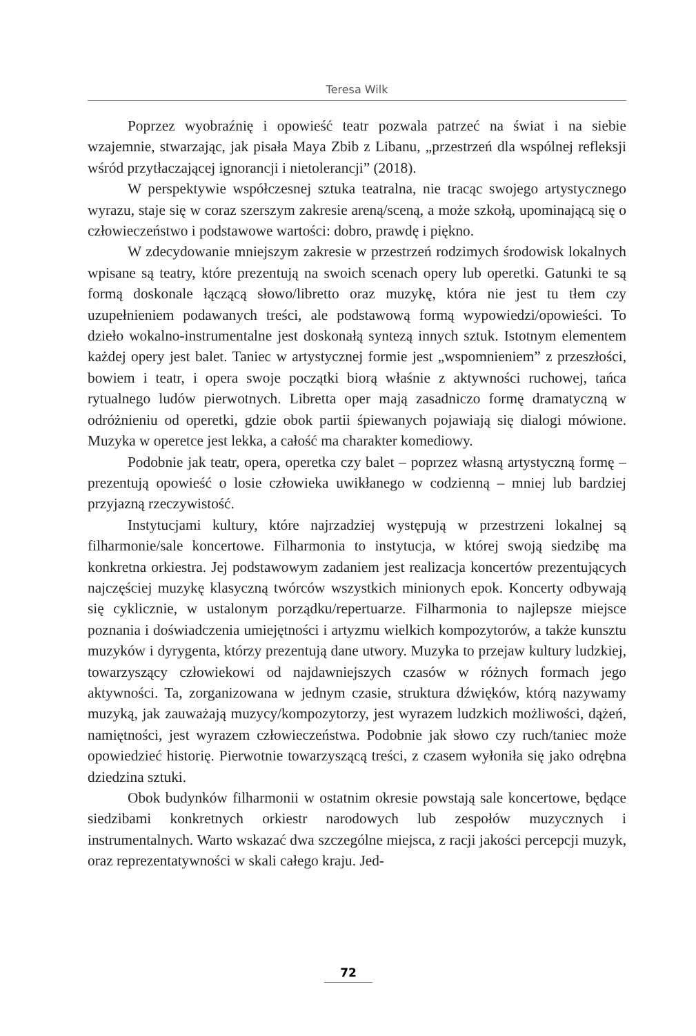Teresa Wilk
Poprzez wyobraźnię i opowieść teatr pozwala patrzeć na świat i na siebie wzajemnie, stwarzając, jak pisała Maya Zbib z Libanu, „przestrzeń dla wspólnej refleksji wśród przytłaczającej ignorancji i nietolerancji” (2018).
W perspektywie współczesnej sztuka teatralna, nie tracąc swojego artystycznego wyrazu, staje się w coraz szerszym zakresie areną/sceną, a może szkołą, upominającą się o człowieczeństwo i podstawowe wartości: dobro, prawdę i piękno.
W zdecydowanie mniejszym zakresie w przestrzeń rodzimych środowisk lokalnych wpisane są teatry, które prezentują na swoich scenach opery lub operetki. Gatunki te są formą doskonale łączącą słowo/libretto oraz muzykę, która nie jest tu tłem czy uzupełnieniem podawanych treści, ale podstawową formą wypowiedzi/opowieści. To dzieło wokalno-instrumentalne jest doskonałą syntezą innych sztuk. Istotnym elementem każdej opery jest balet. Taniec w artystycznej formie jest „wspomnieniem” z przeszłości, bowiem i teatr, i opera swoje początki biorą właśnie z aktywności ruchowej, tańca rytualnego ludów pierwotnych. Libretta oper mają zasadniczo formę dramatyczną w odróżnieniu od operetki, gdzie obok partii śpiewanych pojawiają się dialogi mówione. Muzyka w operetce jest lekka, a całość ma charakter komediowy.
Podobnie jak teatr, opera, operetka czy balet – poprzez własną artystyczną formę – prezentują opowieść o losie człowieka uwikłanego w codzienną – mniej lub bardziej przyjazną rzeczywistość.
Instytucjami kultury, które najrzadziej występują w przestrzeni lokalnej są filharmonie/sale koncertowe. Filharmonia to instytucja, w której swoją siedzibę ma konkretna orkiestra. Jej podstawowym zadaniem jest realizacja koncertów prezentujących najczęściej muzykę klasyczną twórców wszystkich minionych epok. Koncerty odbywają się cyklicznie, w ustalonym porządku/repertuarze. Filharmonia to najlepsze miejsce poznania i doświadczenia umiejętności i artyzmu wielkich kompozytorów, a także kunsztu muzyków i dyrygenta, którzy prezentują dane utwory. Muzyka to przejaw kultury ludzkiej, towarzyszący człowiekowi od najdawniejszych czasów w różnych formach jego aktywności. Ta, zorganizowana w jednym czasie, struktura dźwięków, którą nazywamy muzyką, jak zauważają muzycy/kompozytorzy, jest wyrazem ludzkich możliwości, dążeń, namiętności, jest wyrazem człowieczeństwa. Podobnie jak słowo czy ruch/taniec może opowiedzieć historię. Pierwotnie towarzyszącą treści, z czasem wyłoniła się jako odrębna dziedzina sztuki.
Obok budynków filharmonii w ostatnim okresie powstają sale koncertowe, będące siedzibami konkretnych orkiestr narodowych lub zespołów muzycznych i instrumentalnych. Warto wskazać dwa szczególne miejsca, z racji jakości percepcji muzyk, oraz reprezentatywności w skali całego kraju. Jed-
72